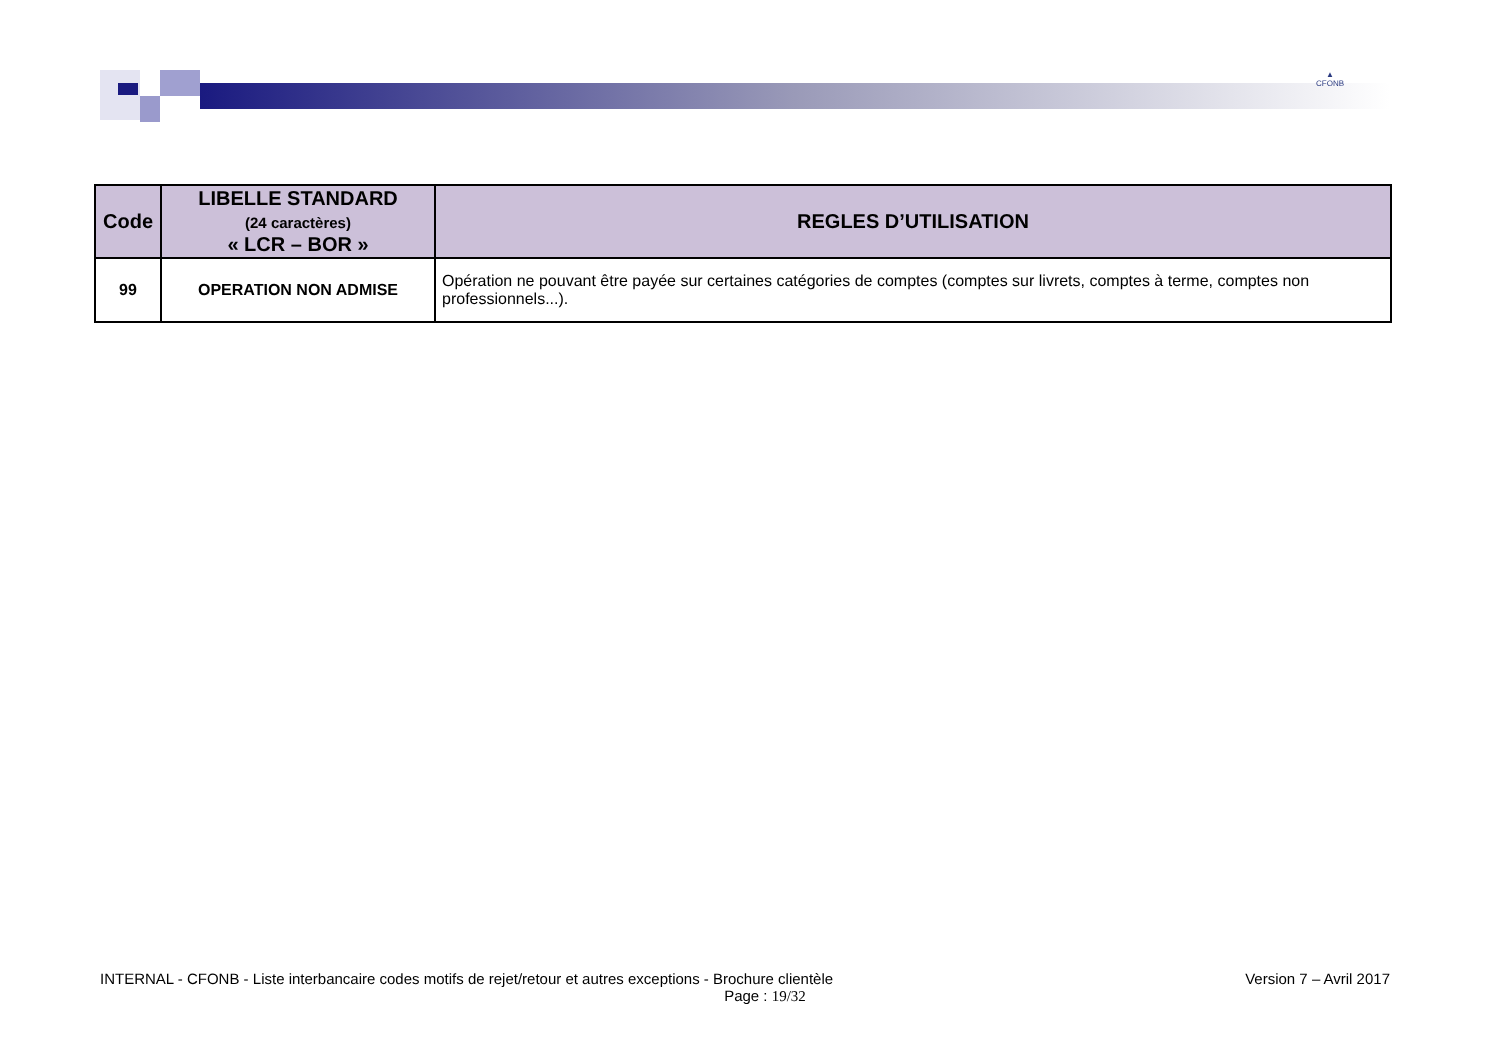▲
CFONB
| Code | LIBELLE STANDARD (24 caractères) « LCR – BOR » | REGLES D’UTILISATION |
| --- | --- | --- |
| 99 | OPERATION NON ADMISE | Opération ne pouvant être payée sur certaines catégories de comptes (comptes sur livrets, comptes à terme, comptes non professionnels...). |
INTERNAL - CFONB - Liste interbancaire codes motifs de rejet/retour et autres exceptions - Brochure clientèle Version 7 – Avril 2017
Page : 19/32